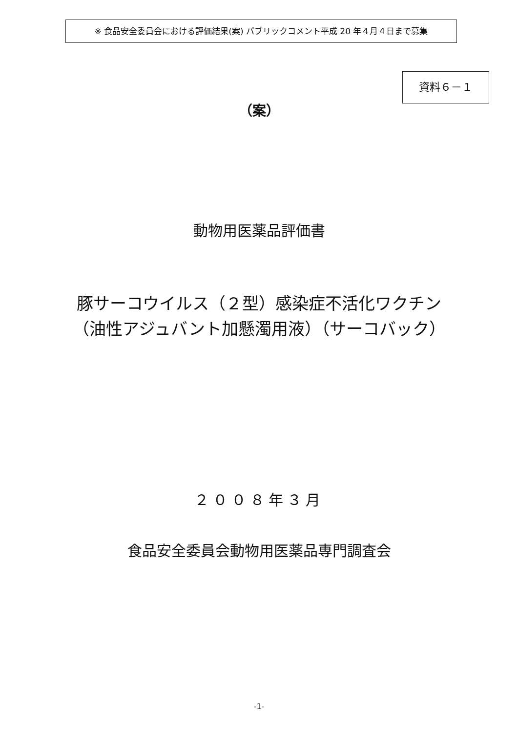※ 食品安全委員会における評価結果(案) パブリックコメント平成 20 年４月４日まで募集
資料６－１
（案）
動物用医薬品評価書
豚サーコウイルス（２型）感染症不活化ワクチン
（油性アジュバント加懸濁用液）（サーコバック）
２００８年３月
食品安全委員会動物用医薬品専門調査会
-1-